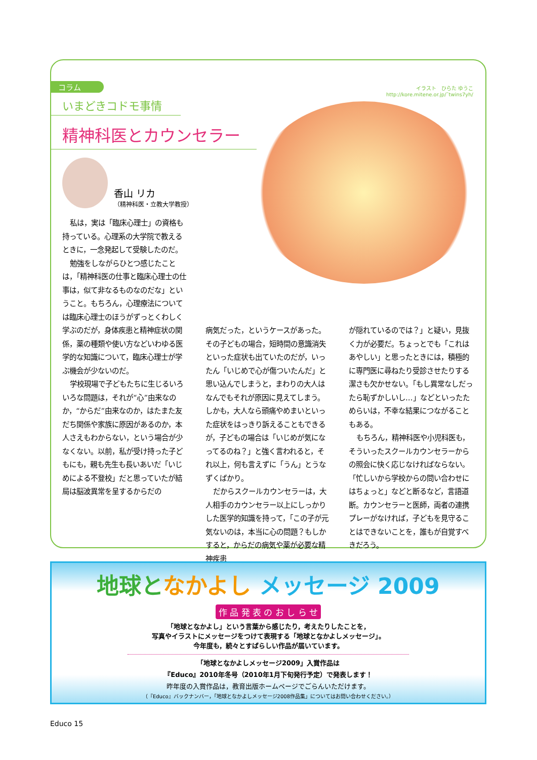イラスト　ひらた ゆうこ
http://kore.mitene.or.jp/˜twins7yh/
コラム
いまどきコドモ事情
精神科医とカウンセラー
香山 リカ
（精神科医・立教大学教授）
私は，実は「臨床心理士」の資格も持っている。心理系の大学院で教えるときに，一念発起して受験したのだ。
勉強をしながらひとつ感じたことは，「精神科医の仕事と臨床心理士の仕事は，似て非なるものなのだな」ということ。もちろん，心理療法については臨床心理士のほうがずっとくわしく学ぶのだが，身体疾患と精神症状の関係，薬の種類や使い方などいわゆる医学的な知識について，臨床心理士が学ぶ機会が少ないのだ。
学校現場で子どもたちに生じるいろいろな問題は，それが“心”由来なのか，“からだ”由来なのか，はたまた友だち関係や家族に原因があるのか，本人さえもわからない，という場合が少なくない。以前，私が受け持った子どもにも，親も先生も長いあいだ「いじめによる不登校」だと思っていたが結局は脳波異常を呈するからだの
病気だった，というケースがあった。その子どもの場合，短時間の意識消失といった症状も出ていたのだが，いったん「いじめで心が傷ついたんだ」と思い込んでしまうと，まわりの大人はなんでもそれが原因に見えてしまう。しかも，大人なら頭痛やめまいといった症状をはっきり訴えることもできるが，子どもの場合は「いじめが気になってるのね？」と強く言われると，それ以上，何も言えずに「うん」とうなずくばかり。
だからスクールカウンセラーは，大人相手のカウンセラー以上にしっかりした医学的知識を持って，「この子が元気ないのは，本当に心の問題？もしかすると，からだの病気や薬が必要な精神疾患
が隠れているのでは？」と疑い，見抜く力が必要だ。ちょっとでも「これはあやしい」と思ったときには，積極的に専門医に尋ねたり受診させたりする潔さも欠かせない。「もし異常なしだったら恥ずかしいし…」などといったためらいは，不幸な結果につながることもある。
もちろん，精神科医や小児科医も，そういったスクールカウンセラーからの照会に快く応じなければならない。「忙しいから学校からの問い合わせにはちょっと」などと断るなど，言語道断。カウンセラーと医師，両者の連携プレーがなければ，子どもを見守ることはできないことを，誰もが自覚すべきだろう。
地球と なかよし メッセージ 2009
作 品 発 表 の お し ら せ
「地球となかよし」という言葉から感じたり，考えたりしたことを，
写真やイラストにメッセージをつけて表現する「地球となかよしメッセージ」。
今年度も，続々とすばらしい作品が届いています。
「地球となかよしメッセージ2009」入賞作品は
『Educo』2010年冬号（2010年1月下旬発行予定）で発表します！
昨年度の入賞作品は，教育出版ホームページでごらんいただけます。
（『Educo』バックナンバー，「地球となかよしメッセージ2008作品集」についてはお問い合わせください。）
Educo 15